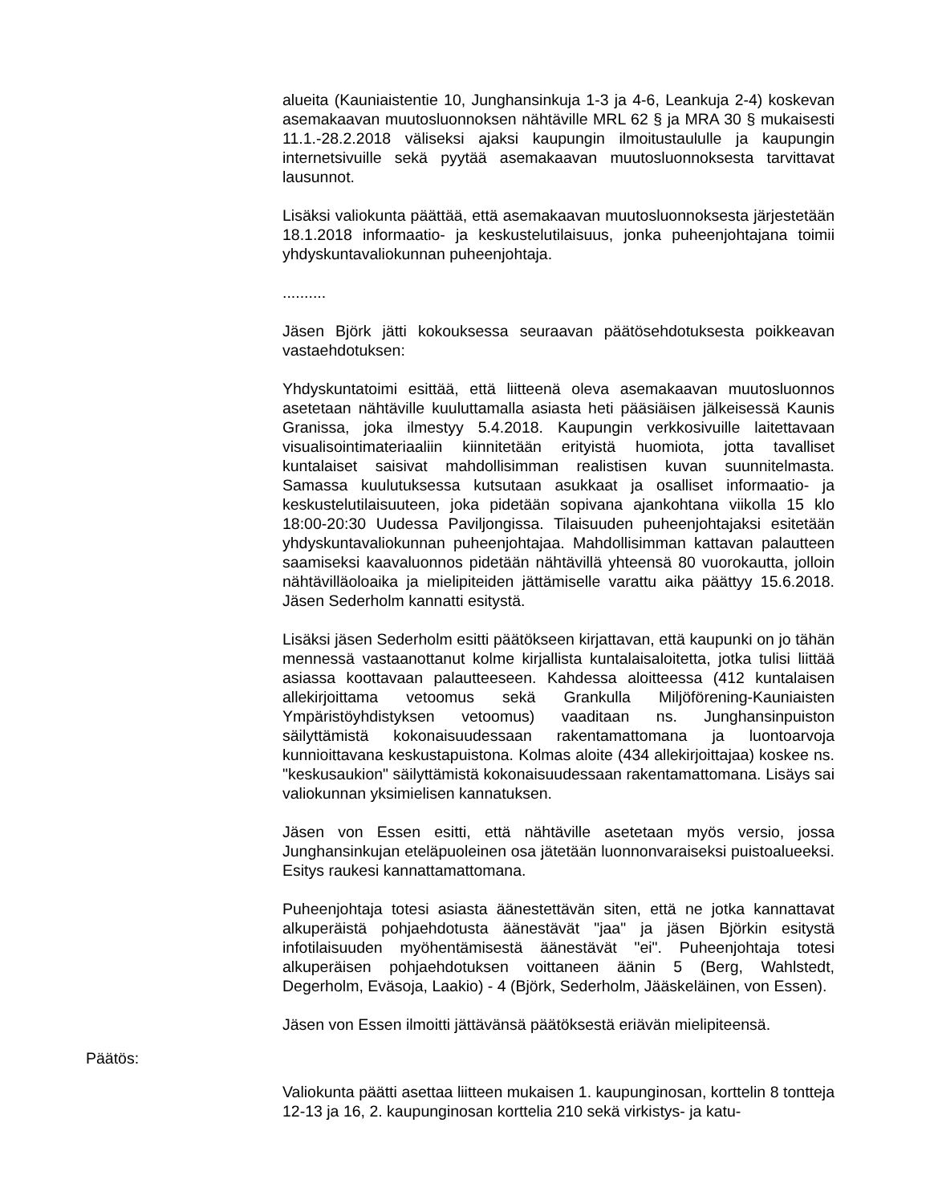alueita (Kauniaistentie 10, Junghansinkuja 1-3 ja 4-6, Leankuja 2-4) koskevan asemakaavan muutosluonnoksen nähtäville MRL 62 § ja MRA 30 § mukaisesti 11.1.-28.2.2018 väliseksi ajaksi kaupungin ilmoitustaululle ja kaupungin internetsivuille sekä pyytää asemakaavan muutosluonnoksesta tarvittavat lausunnot.
Lisäksi valiokunta päättää, että asemakaavan muutosluonnoksesta järjestetään 18.1.2018 informaatio- ja keskustelutilaisuus, jonka puheenjohtajana toimii yhdyskuntavaliokunnan puheenjohtaja.
..........
Jäsen Björk jätti kokouksessa seuraavan päätösehdotuksesta poikkeavan vastaehdotuksen:
Yhdyskuntatoimi esittää, että liitteenä oleva asemakaavan muutosluonnos asetetaan nähtäville kuuluttamalla asiasta heti pääsiäisen jälkeisessä Kaunis Granissa, joka ilmestyy 5.4.2018. Kaupungin verkkosivuille laitettavaan visualisointimateriaaliin kiinnitetään erityistä huomiota, jotta tavalliset kuntalaiset saisivat mahdollisimman realistisen kuvan suunnitelmasta. Samassa kuulutuksessa kutsutaan asukkaat ja osalliset informaatio- ja keskustelutilaisuuteen, joka pidetään sopivana ajankohtana viikolla 15 klo 18:00-20:30 Uudessa Paviljongissa. Tilaisuuden puheenjohtajaksi esitetään yhdyskuntavaliokunnan puheenjohtajaa. Mahdollisimman kattavan palautteen saamiseksi kaavaluonnos pidetään nähtävillä yhteensä 80 vuorokautta, jolloin nähtävilläoloaika ja mielipiteiden jättämiselle varattu aika päättyy 15.6.2018. Jäsen Sederholm kannatti esitystä.
Lisäksi jäsen Sederholm esitti päätökseen kirjattavan, että kaupunki on jo tähän mennessä vastaanottanut kolme kirjallista kuntalaisaloitetta, jotka tulisi liittää asiassa koottavaan palautteeseen. Kahdessa aloitteessa (412 kuntalaisen allekirjoittama vetoomus sekä Grankulla Miljöförening-Kauniaisten Ympäristöyhdistyksen vetoomus) vaaditaan ns. Junghansinpuiston säilyttämistä kokonaisuudessaan rakentamattomana ja luontoarvoja kunnioittavana keskustapuistona. Kolmas aloite (434 allekirjoittajaa) koskee ns. "keskusaukion" säilyttämistä kokonaisuudessaan rakentamattomana. Lisäys sai valiokunnan yksimielisen kannatuksen.
Jäsen von Essen esitti, että nähtäville asetetaan myös versio, jossa Junghansinkujan eteläpuoleinen osa jätetään luonnonvaraiseksi puistoalueeksi. Esitys raukesi kannattamattomana.
Puheenjohtaja totesi asiasta äänestettävän siten, että ne jotka kannattavat alkuperäistä pohjaehdotusta äänestävät "jaa" ja jäsen Björkin esitystä infotilaisuuden myöhentämisestä äänestävät "ei". Puheenjohtaja totesi alkuperäisen pohjaehdotuksen voittaneen äänin 5 (Berg, Wahlstedt, Degerholm, Eväsoja, Laakio) - 4 (Björk, Sederholm, Jääskeläinen, von Essen).
Jäsen von Essen ilmoitti jättävänsä päätöksestä eriävän mielipiteensä.
Valiokunta päätti asettaa liitteen mukaisen 1. kaupunginosan, korttelin 8 tontteja 12-13 ja 16, 2. kaupunginosan korttelia 210 sekä virkistys- ja katu-
Päätös: